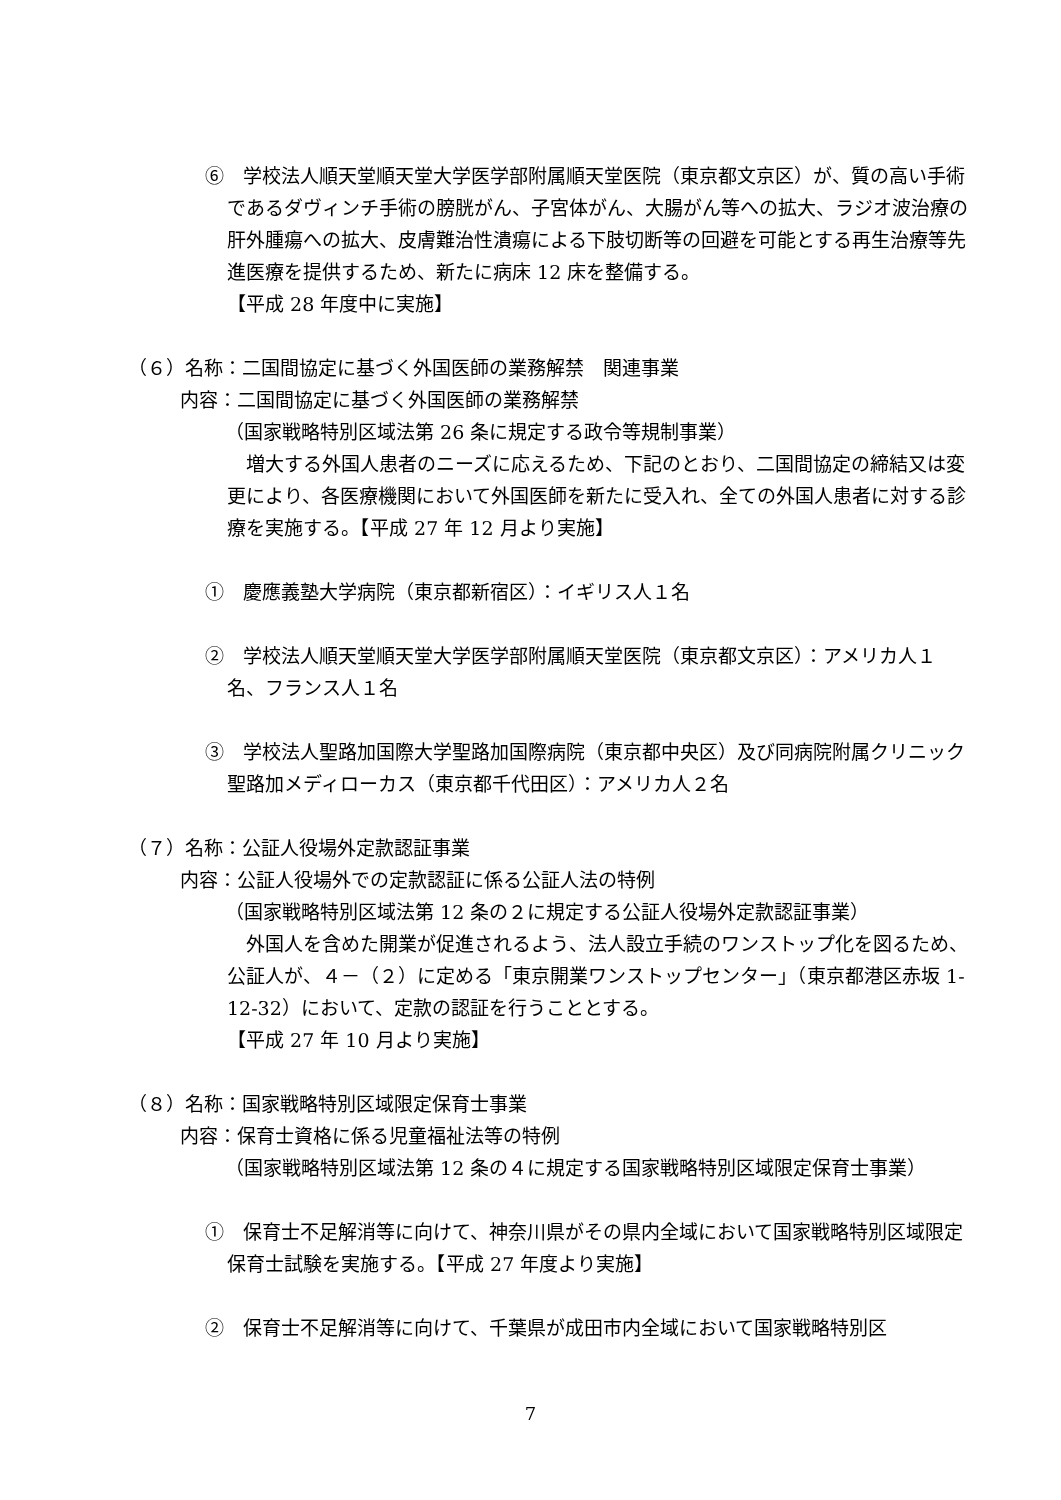⑥　学校法人順天堂順天堂大学医学部附属順天堂医院（東京都文京区）が、質の高い手術であるダヴィンチ手術の膀胱がん、子宮体がん、大腸がん等への拡大、ラジオ波治療の肝外腫瘍への拡大、皮膚難治性潰瘍による下肢切断等の回避を可能とする再生治療等先進医療を提供するため、新たに病床 12 床を整備する。
【平成 28 年度中に実施】
（６）名称：二国間協定に基づく外国医師の業務解禁　関連事業
内容：二国間協定に基づく外国医師の業務解禁
（国家戦略特別区域法第 26 条に規定する政令等規制事業）
　増大する外国人患者のニーズに応えるため、下記のとおり、二国間協定の締結又は変更により、各医療機関において外国医師を新たに受入れ、全ての外国人患者に対する診療を実施する。【平成 27 年 12 月より実施】
①　慶應義塾大学病院（東京都新宿区）：イギリス人１名
②　学校法人順天堂順天堂大学医学部附属順天堂医院（東京都文京区）：アメリカ人１名、フランス人１名
③　学校法人聖路加国際大学聖路加国際病院（東京都中央区）及び同病院附属クリニック聖路加メディローカス（東京都千代田区）：アメリカ人２名
（７）名称：公証人役場外定款認証事業
内容：公証人役場外での定款認証に係る公証人法の特例
（国家戦略特別区域法第 12 条の２に規定する公証人役場外定款認証事業）
　外国人を含めた開業が促進されるよう、法人設立手続のワンストップ化を図るため、公証人が、４－（２）に定める「東京開業ワンストップセンター」（東京都港区赤坂 1-12-32）において、定款の認証を行うこととする。
【平成 27 年 10 月より実施】
（８）名称：国家戦略特別区域限定保育士事業
内容：保育士資格に係る児童福祉法等の特例
（国家戦略特別区域法第 12 条の４に規定する国家戦略特別区域限定保育士事業）
①　保育士不足解消等に向けて、神奈川県がその県内全域において国家戦略特別区域限定保育士試験を実施する。【平成 27 年度より実施】
②　保育士不足解消等に向けて、千葉県が成田市内全域において国家戦略特別区
7